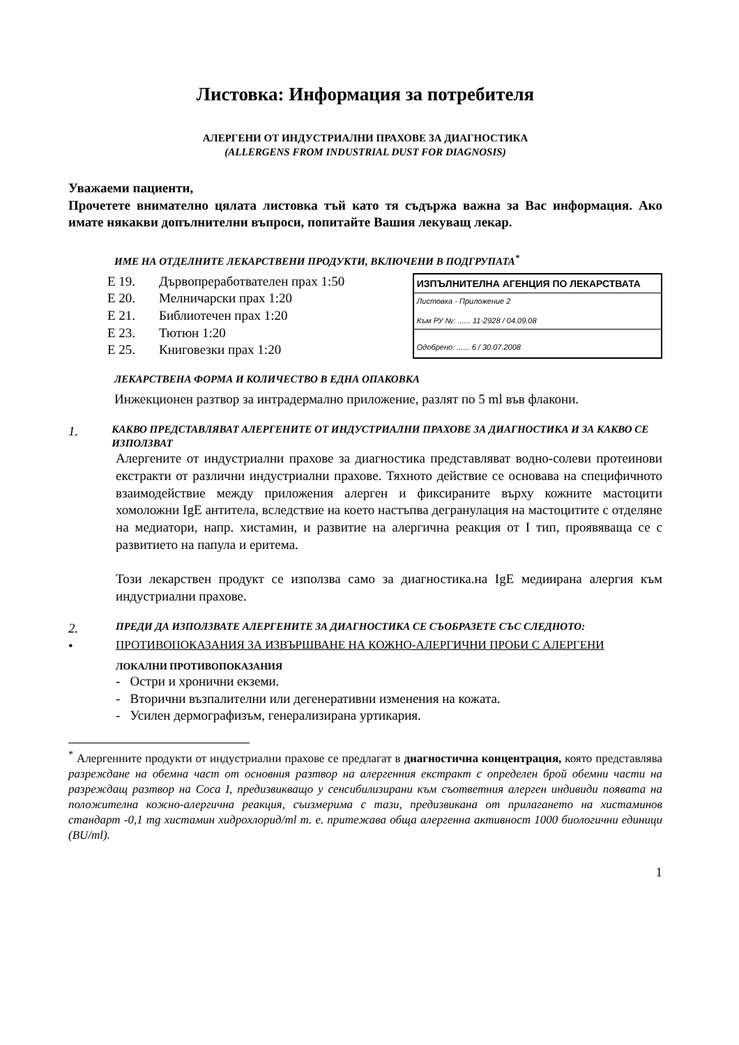Листовка: Информация за потребителя
АЛЕРГЕНИ ОТ ИНДУСТРИАЛНИ ПРАХОВЕ ЗА ДИАГНОСТИКА
(ALLERGENS FROM INDUSTRIAL DUST FOR DIAGNOSIS)
Уважаеми пациенти,
Прочетете внимателно цялата листовка тъй като тя съдържа важна за Вас информация. Ако имате някакви допълнителни въпроси, попитайте Вашия лекуващ лекар.
ИМЕ НА ОТДЕЛНИТЕ ЛЕКАРСТВЕНИ ПРОДУКТИ, ВКЛЮЧЕНИ В ПОДГРУПАТА<sup>*</sup>
Е 19. Дървопреработвателен прах 1:50
Е 20. Мелничарски прах 1:20
Е 21. Библиотечен прах 1:20
Е 23. Тютюн 1:20
Е 25. Книговезки прах 1:20
ИЗПЪЛНИТЕЛНА АГЕНЦИЯ ПО ЛЕКАРСТВАТА
Листовка - Приложение 2
Към РУ №: ...... 11-2928 / 04.09.08
Одобрено: ...... 6 / 30.07.2008
ЛЕКАРСТВЕНА ФОРМА И КОЛИЧЕСТВО В ЕДНА ОПАКОВКА
Инжекционен разтвор за интрадермално приложение, разлят по 5 ml във флакони.
1.
КАКВО ПРЕДСТАВЛЯВАТ АЛЕРГЕНИТЕ ОТ ИНДУСТРИАЛНИ ПРАХОВЕ ЗА ДИАГНОСТИКА И ЗА КАКВО СЕ ИЗПОЛЗВАТ
Алергените от индустриални прахове за диагностика представляват водно-солеви протеинови екстракти от различни индустриални прахове. Тяхното действие се основава на специфичното взаимодействие между приложения алерген и фиксираните върху кожните мастоцити хомоложни IgE антитела, вследствие на което настъпва дегранулация на мастоцитите с отделяне на медиатори, напр. хистамин, и развитие на алергична реакция от I тип, проявяваща се с развитието на папула и еритема.
Този лекарствен продукт се използва само за диагностика.на IgE медиирана алергия към индустриални прахове.
2.
ПРЕДИ ДА ИЗПОЛЗВАТЕ АЛЕРГЕНИТЕ ЗА ДИАГНОСТИКА СЕ СЪОБРАЗЕТЕ СЪС СЛЕДНОТО:
• ПРОТИВОПОКАЗАНИЯ ЗА ИЗВЪРШВАНЕ НА КОЖНО-АЛЕРГИЧНИ ПРОБИ С АЛЕРГЕНИ
ЛОКАЛНИ ПРОТИВОПОКАЗАНИЯ
- Остри и хронични екземи.
- Вторични възпалителни или дегенеративни изменения на кожата.
- Усилен дермографизъм, генерализирана уртикария.
<sup>*</sup> Алергенните продукти от индустриални прахове се предлагат в диагностична концентрация, която представлява разреждане на обемна част от основния разтвор на алергенния екстракт с определен брой обемни части на разреждащ разтвор на Coca I, предизвикващо у сенсибилизирани към съответния алерген индивиди появата на положителна кожно-алергична реакция, съизмерима с тази, предизвикана от прилагането на хистаминов стандарт -0,1 mg хистамин хидрохлорид/ml т. е. притежава обща алергенна активност 1000 биологични единици (BU/ml).
1